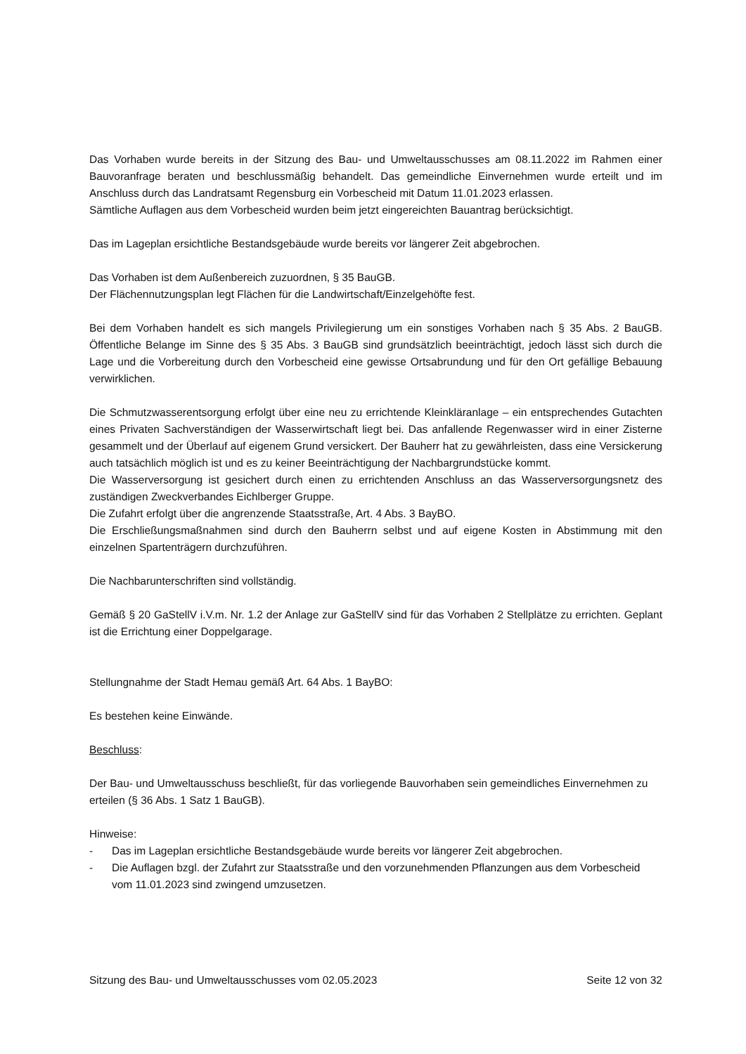Das Vorhaben wurde bereits in der Sitzung des Bau- und Umweltausschusses am 08.11.2022 im Rahmen einer Bauvoranfrage beraten und beschlussmäßig behandelt. Das gemeindliche Einvernehmen wurde erteilt und im Anschluss durch das Landratsamt Regensburg ein Vorbescheid mit Datum 11.01.2023 erlassen.
Sämtliche Auflagen aus dem Vorbescheid wurden beim jetzt eingereichten Bauantrag berücksichtigt.
Das im Lageplan ersichtliche Bestandsgebäude wurde bereits vor längerer Zeit abgebrochen.
Das Vorhaben ist dem Außenbereich zuzuordnen, § 35 BauGB.
Der Flächennutzungsplan legt Flächen für die Landwirtschaft/Einzelgehöfte fest.
Bei dem Vorhaben handelt es sich mangels Privilegierung um ein sonstiges Vorhaben nach § 35 Abs. 2 BauGB. Öffentliche Belange im Sinne des § 35 Abs. 3 BauGB sind grundsätzlich beeinträchtigt, jedoch lässt sich durch die Lage und die Vorbereitung durch den Vorbescheid eine gewisse Ortsabrundung und für den Ort gefällige Bebauung verwirklichen.
Die Schmutzwasserentsorgung erfolgt über eine neu zu errichtende Kleinkläranlage – ein entsprechendes Gutachten eines Privaten Sachverständigen der Wasserwirtschaft liegt bei. Das anfallende Regenwasser wird in einer Zisterne gesammelt und der Überlauf auf eigenem Grund versickert. Der Bauherr hat zu gewährleisten, dass eine Versickerung auch tatsächlich möglich ist und es zu keiner Beeinträchtigung der Nachbargrundstücke kommt.
Die Wasserversorgung ist gesichert durch einen zu errichtenden Anschluss an das Wasserversorgungsnetz des zuständigen Zweckverbandes Eichlberger Gruppe.
Die Zufahrt erfolgt über die angrenzende Staatsstraße, Art. 4 Abs. 3 BayBO.
Die Erschließungsmaßnahmen sind durch den Bauherrn selbst und auf eigene Kosten in Abstimmung mit den einzelnen Spartenträgern durchzuführen.
Die Nachbarunterschriften sind vollständig.
Gemäß § 20 GaStellV i.V.m. Nr. 1.2 der Anlage zur GaStellV sind für das Vorhaben 2 Stellplätze zu errichten. Geplant ist die Errichtung einer Doppelgarage.
Stellungnahme der Stadt Hemau gemäß Art. 64 Abs. 1 BayBO:
Es bestehen keine Einwände.
Beschluss:
Der Bau- und Umweltausschuss beschließt, für das vorliegende Bauvorhaben sein gemeindliches Einvernehmen zu erteilen (§ 36 Abs. 1 Satz 1 BauGB).
Hinweise:
- Das im Lageplan ersichtliche Bestandsgebäude wurde bereits vor längerer Zeit abgebrochen.
- Die Auflagen bzgl. der Zufahrt zur Staatsstraße und den vorzunehmenden Pflanzungen aus dem Vorbescheid vom 11.01.2023 sind zwingend umzusetzen.
Sitzung des Bau- und Umweltausschusses vom 02.05.2023 Seite 12 von 32